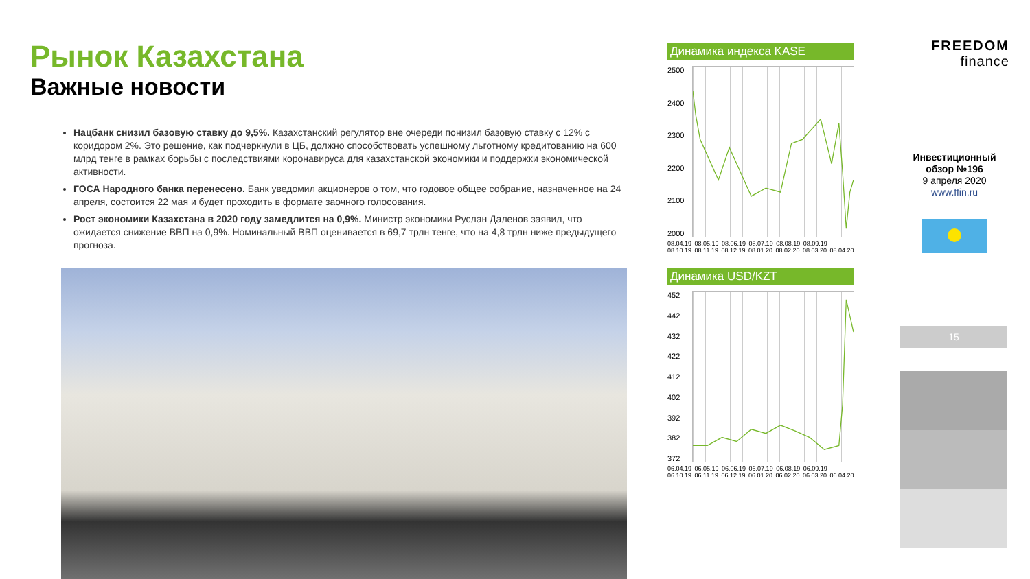Рынок Казахстана
Важные новости
Нацбанк снизил базовую ставку до 9,5%. Казахстанский регулятор вне очереди понизил базовую ставку с 12% с коридором 2%. Это решение, как подчеркнули в ЦБ, должно способствовать успешному льготному кредитованию на 600 млрд тенге в рамках борьбы с последствиями коронавируса для казахстанской экономики и поддержки экономической активности.
ГОСА Народного банка перенесено. Банк уведомил акционеров о том, что годовое общее собрание, назначенное на 24 апреля, состоится 22 мая и будет проходить в формате заочного голосования.
Рост экономики Казахстана в 2020 году замедлится на 0,9%. Министр экономики Руслан Даленов заявил, что ожидается снижение ВВП на 0,9%. Номинальный ВВП оценивается в 69,7 трлн тенге, что на 4,8 трлн ниже предыдущего прогноза.
Динамика индекса KASE
2500
2400
2300
2200
2100
2000
08.04.19 08.05.19 08.06.19 08.07.19 08.08.19 08.09.19 08.10.19 08.11.19 08.12.19 08.01.20 08.02.20 08.03.20 08.04.20
Динамика USD/KZT
452
442
432
422
412
402
392
382
372
06.04.19 06.05.19 06.06.19 06.07.19 06.08.19 06.09.19 06.10.19 06.11.19 06.12.19 06.01.20 06.02.20 06.03.20 06.04.20
FREEDOM
finance
Инвестиционный
обзор №196
9 апреля 2020
www.ffin.ru
15